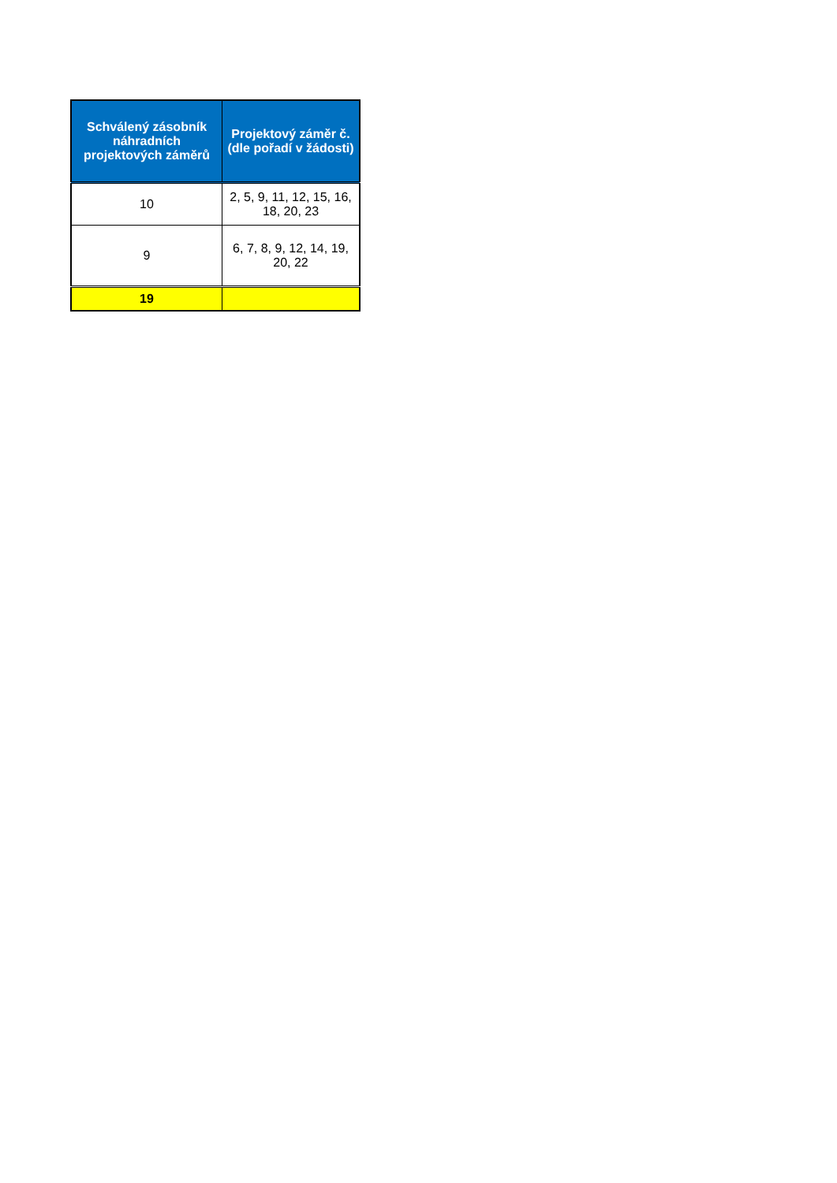| Schválený zásobník náhradních projektových záměrů | Projektový záměr č. (dle pořadí v žádosti) |
| --- | --- |
| 10 | 2, 5, 9, 11, 12, 15, 16, 18, 20, 23 |
| 9 | 6, 7, 8, 9, 12, 14, 19, 20, 22 |
| 19 | |